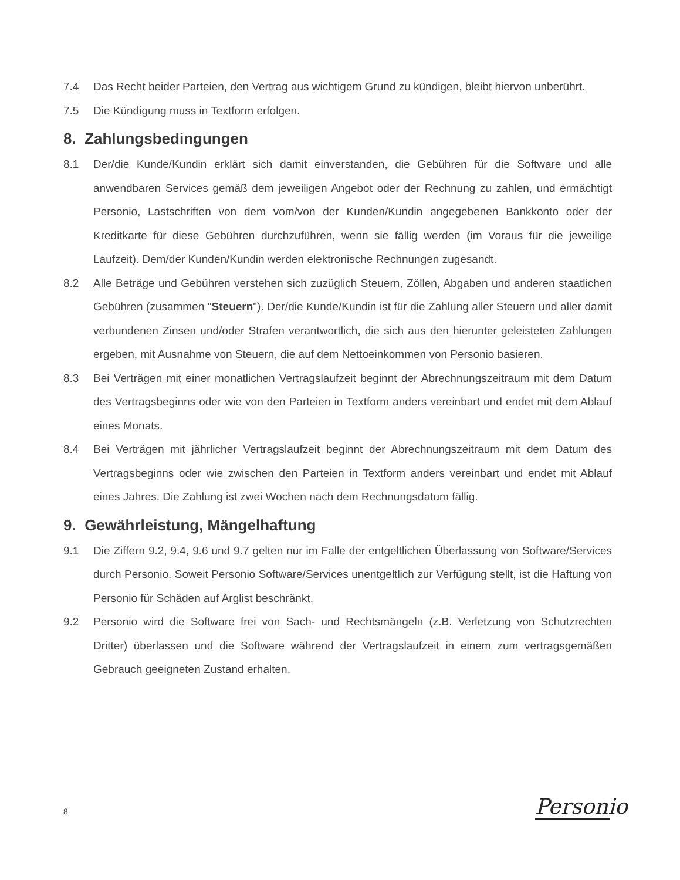7.4 Das Recht beider Parteien, den Vertrag aus wichtigem Grund zu kündigen, bleibt hiervon unberührt.
7.5 Die Kündigung muss in Textform erfolgen.
8. Zahlungsbedingungen
8.1 Der/die Kunde/Kundin erklärt sich damit einverstanden, die Gebühren für die Software und alle anwendbaren Services gemäß dem jeweiligen Angebot oder der Rechnung zu zahlen, und ermächtigt Personio, Lastschriften von dem vom/von der Kunden/Kundin angegebenen Bankkonto oder der Kreditkarte für diese Gebühren durchzuführen, wenn sie fällig werden (im Voraus für die jeweilige Laufzeit). Dem/der Kunden/Kundin werden elektronische Rechnungen zugesandt.
8.2 Alle Beträge und Gebühren verstehen sich zuzüglich Steuern, Zöllen, Abgaben und anderen staatlichen Gebühren (zusammen "Steuern"). Der/die Kunde/Kundin ist für die Zahlung aller Steuern und aller damit verbundenen Zinsen und/oder Strafen verantwortlich, die sich aus den hierunter geleisteten Zahlungen ergeben, mit Ausnahme von Steuern, die auf dem Nettoeinkommen von Personio basieren.
8.3 Bei Verträgen mit einer monatlichen Vertragslaufzeit beginnt der Abrechnungszeitraum mit dem Datum des Vertragsbeginns oder wie von den Parteien in Textform anders vereinbart und endet mit dem Ablauf eines Monats.
8.4 Bei Verträgen mit jährlicher Vertragslaufzeit beginnt der Abrechnungszeitraum mit dem Datum des Vertragsbeginns oder wie zwischen den Parteien in Textform anders vereinbart und endet mit Ablauf eines Jahres. Die Zahlung ist zwei Wochen nach dem Rechnungsdatum fällig.
9. Gewährleistung, Mängelhaftung
9.1 Die Ziffern 9.2, 9.4, 9.6 und 9.7 gelten nur im Falle der entgeltlichen Überlassung von Software/Services durch Personio. Soweit Personio Software/Services unentgeltlich zur Verfügung stellt, ist die Haftung von Personio für Schäden auf Arglist beschränkt.
9.2 Personio wird die Software frei von Sach- und Rechtsmängeln (z.B. Verletzung von Schutzrechten Dritter) überlassen und die Software während der Vertragslaufzeit in einem zum vertragsgemäßen Gebrauch geeigneten Zustand erhalten.
8
Personio